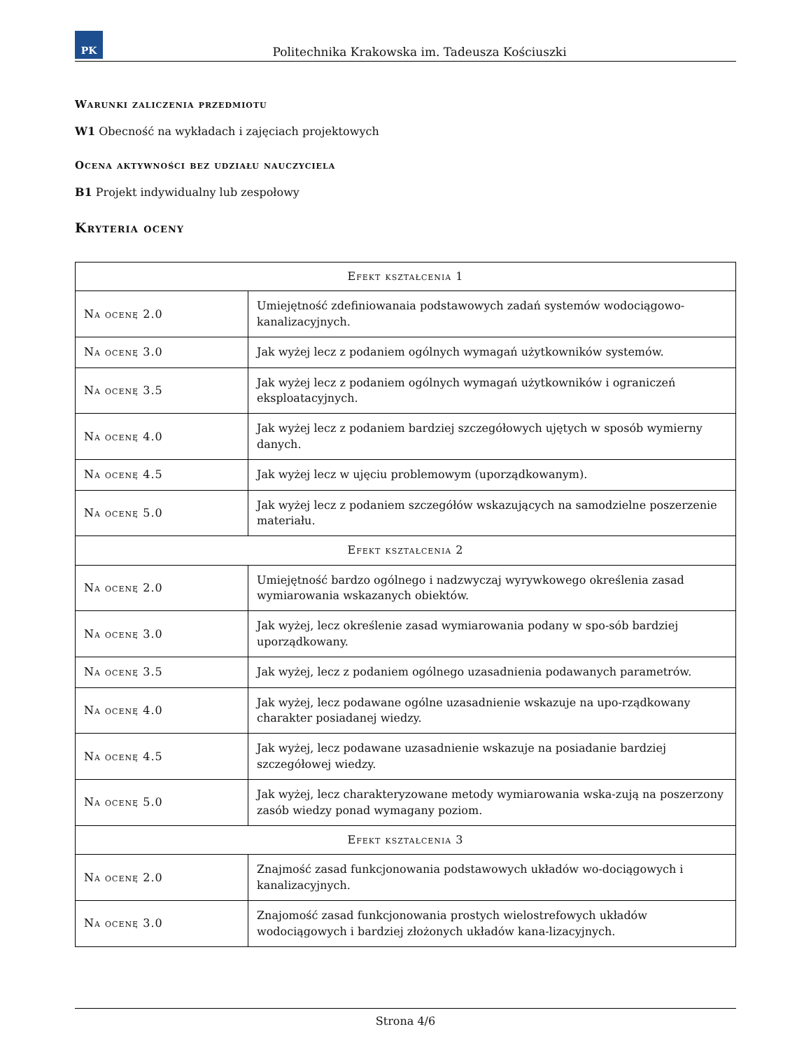PK
Politechnika Krakowska im. Tadeusza Kościuszki
Warunki zaliczenia przedmiotu
W1 Obecność na wykładach i zajęciach projektowych
Ocena aktywności bez udziału nauczyciela
B1 Projekt indywidualny lub zespołowy
Kryteria oceny
| Efekt kształcenia 1 | |
| --- | --- |
| Na ocenę 2.0 | Umiejętność zdefiniowanaia podstawowych zadań systemów wodociągowo-kanalizacyjnych. |
| Na ocenę 3.0 | Jak wyżej lecz z podaniem ogólnych wymagań użytkowników systemów. |
| Na ocenę 3.5 | Jak wyżej lecz z podaniem ogólnych wymagań użytkowników i ograniczeń eksploatacyjnych. |
| Na ocenę 4.0 | Jak wyżej lecz z podaniem bardziej szczegółowych ujętych w sposób wymierny danych. |
| Na ocenę 4.5 | Jak wyżej lecz w ujęciu problemowym (uporządkowanym). |
| Na ocenę 5.0 | Jak wyżej lecz z podaniem szczegółów wskazujących na samodzielne poszerzenie materiału. |
| Efekt kształcenia 2 | |
| Na ocenę 2.0 | Umiejętność bardzo ogólnego i nadzwyczaj wyrywkowego określenia zasad wymiarowania wskazanych obiektów. |
| Na ocenę 3.0 | Jak wyżej, lecz określenie zasad wymiarowania podany w spo-sób bardziej uporządkowany. |
| Na ocenę 3.5 | Jak wyżej, lecz z podaniem ogólnego uzasadnienia podawanych parametrów. |
| Na ocenę 4.0 | Jak wyżej, lecz podawane ogólne uzasadnienie wskazuje na upo-rządkowany charakter posiadanej wiedzy. |
| Na ocenę 4.5 | Jak wyżej, lecz podawane uzasadnienie wskazuje na posiadanie bardziej szczegółowej wiedzy. |
| Na ocenę 5.0 | Jak wyżej, lecz charakteryzowane metody wymiarowania wska-zują na poszerzony zasób wiedzy ponad wymagany poziom. |
| Efekt kształcenia 3 | |
| Na ocenę 2.0 | Znajmość zasad funkcjonowania podstawowych układów wo-dociągowych i kanalizacyjnych. |
| Na ocenę 3.0 | Znajomość zasad funkcjonowania prostych wielostrefowych układów wodociągowych i bardziej złożonych układów kana-lizacyjnych. |
Strona 4/6